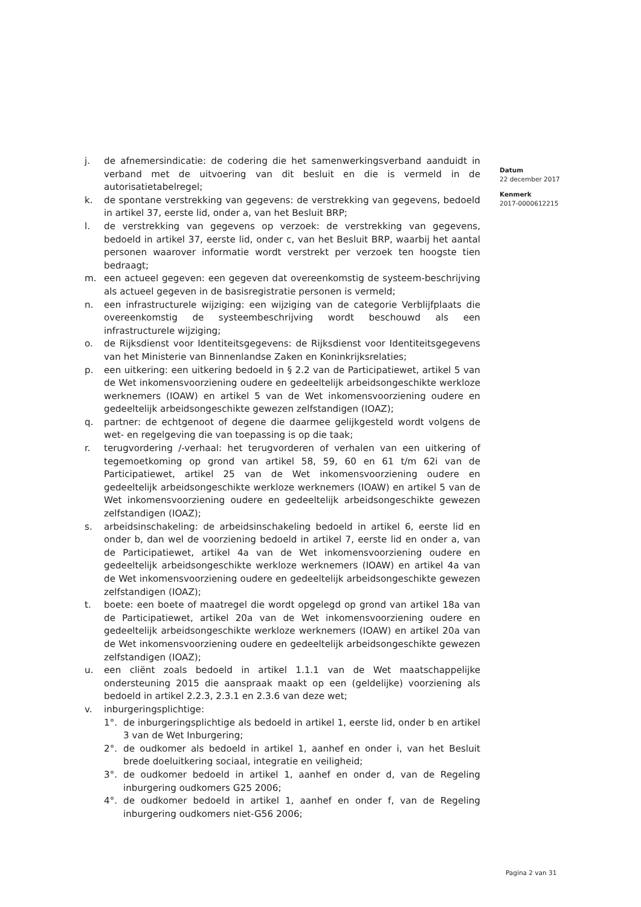j. de afnemersindicatie: de codering die het samenwerkingsverband aanduidt in verband met de uitvoering van dit besluit en die is vermeld in de autorisatietabelregel;
k. de spontane verstrekking van gegevens: de verstrekking van gegevens, bedoeld in artikel 37, eerste lid, onder a, van het Besluit BRP;
l. de verstrekking van gegevens op verzoek: de verstrekking van gegevens, bedoeld in artikel 37, eerste lid, onder c, van het Besluit BRP, waarbij het aantal personen waarover informatie wordt verstrekt per verzoek ten hoogste tien bedraagt;
m. een actueel gegeven: een gegeven dat overeenkomstig de systeem-beschrijving als actueel gegeven in de basisregistratie personen is vermeld;
n. een infrastructurele wijziging: een wijziging van de categorie Verblijfplaats die overeenkomstig de systeembeschrijving wordt beschouwd als een infrastructurele wijziging;
o. de Rijksdienst voor Identiteitsgegevens: de Rijksdienst voor Identiteitsgegevens van het Ministerie van Binnenlandse Zaken en Koninkrijksrelaties;
p. een uitkering: een uitkering bedoeld in § 2.2 van de Participatiewet, artikel 5 van de Wet inkomensvoorziening oudere en gedeeltelijk arbeidsongeschikte werkloze werknemers (IOAW) en artikel 5 van de Wet inkomensvoorziening oudere en gedeeltelijk arbeidsongeschikte gewezen zelfstandigen (IOAZ);
q. partner: de echtgenoot of degene die daarmee gelijkgesteld wordt volgens de wet- en regelgeving die van toepassing is op die taak;
r. terugvordering /-verhaal: het terugvorderen of verhalen van een uitkering of tegemoetkoming op grond van artikel 58, 59, 60 en 61 t/m 62i van de Participatiewet, artikel 25 van de Wet inkomensvoorziening oudere en gedeeltelijk arbeidsongeschikte werkloze werknemers (IOAW) en artikel 5 van de Wet inkomensvoorziening oudere en gedeeltelijk arbeidsongeschikte gewezen zelfstandigen (IOAZ);
s. arbeidsinschakeling: de arbeidsinschakeling bedoeld in artikel 6, eerste lid en onder b, dan wel de voorziening bedoeld in artikel 7, eerste lid en onder a, van de Participatiewet, artikel 4a van de Wet inkomensvoorziening oudere en gedeeltelijk arbeidsongeschikte werkloze werknemers (IOAW) en artikel 4a van de Wet inkomensvoorziening oudere en gedeeltelijk arbeidsongeschikte gewezen zelfstandigen (IOAZ);
t. boete: een boete of maatregel die wordt opgelegd op grond van artikel 18a van de Participatiewet, artikel 20a van de Wet inkomensvoorziening oudere en gedeeltelijk arbeidsongeschikte werkloze werknemers (IOAW) en artikel 20a van de Wet inkomensvoorziening oudere en gedeeltelijk arbeidsongeschikte gewezen zelfstandigen (IOAZ);
u. een cliënt zoals bedoeld in artikel 1.1.1 van de Wet maatschappelijke ondersteuning 2015 die aanspraak maakt op een (geldelijke) voorziening als bedoeld in artikel 2.2.3, 2.3.1 en 2.3.6 van deze wet;
v. inburgeringsplichtige:
1°. de inburgeringsplichtige als bedoeld in artikel 1, eerste lid, onder b en artikel 3 van de Wet Inburgering;
2°. de oudkomer als bedoeld in artikel 1, aanhef en onder i, van het Besluit brede doeluitkering sociaal, integratie en veiligheid;
3°. de oudkomer bedoeld in artikel 1, aanhef en onder d, van de Regeling inburgering oudkomers G25 2006;
4°. de oudkomer bedoeld in artikel 1, aanhef en onder f, van de Regeling inburgering oudkomers niet-G56 2006;
Datum
22 december 2017
Kenmerk
2017-0000612215
Pagina 2 van 31